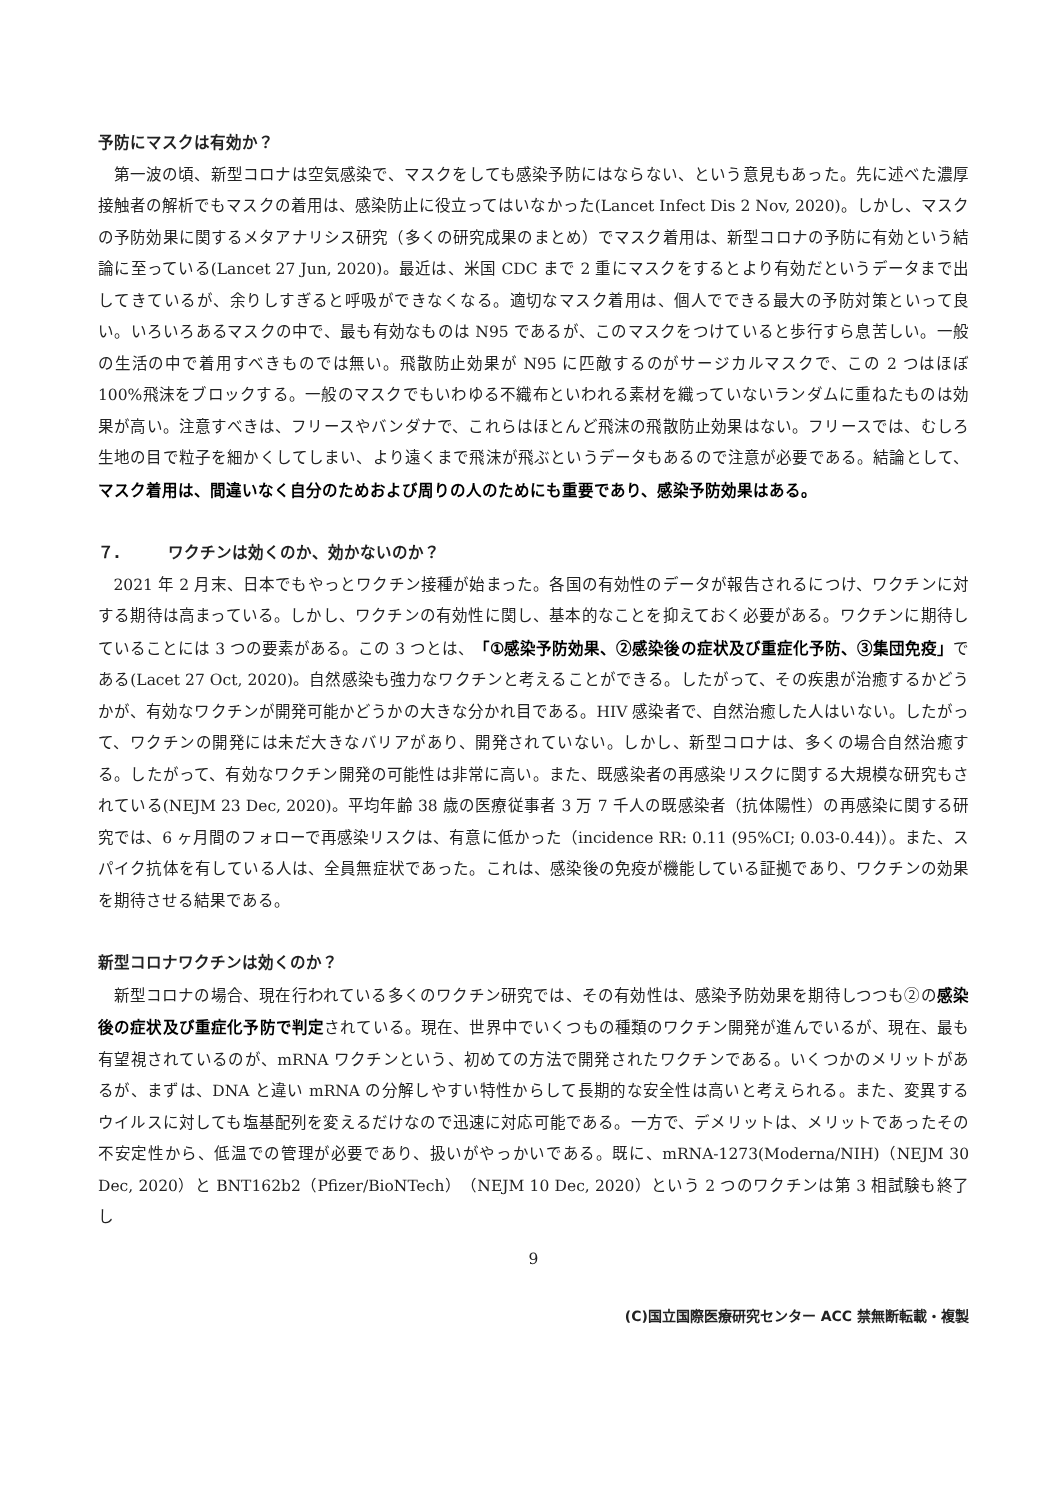予防にマスクは有効か？
第一波の頃、新型コロナは空気感染で、マスクをしても感染予防にはならない、という意見もあった。先に述べた濃厚接触者の解析でもマスクの着用は、感染防止に役立ってはいなかった(Lancet Infect Dis 2 Nov, 2020)。しかし、マスクの予防効果に関するメタアナリシス研究（多くの研究成果のまとめ）でマスク着用は、新型コロナの予防に有効という結論に至っている(Lancet 27 Jun, 2020)。最近は、米国 CDC まで 2 重にマスクをするとより有効だというデータまで出してきているが、余りしすぎると呼吸ができなくなる。適切なマスク着用は、個人でできる最大の予防対策といって良い。いろいろあるマスクの中で、最も有効なものは N95 であるが、このマスクをつけていると歩行すら息苦しい。一般の生活の中で着用すべきものでは無い。飛散防止効果が N95 に匹敵するのがサージカルマスクで、この 2 つはほぼ 100%飛沫をブロックする。一般のマスクでもいわゆる不織布といわれる素材を織っていないランダムに重ねたものは効果が高い。注意すべきは、フリースやバンダナで、これらはほとんど飛沫の飛散防止効果はない。フリースでは、むしろ生地の目で粒子を細かくしてしまい、より遠くまで飛沫が飛ぶというデータもあるので注意が必要である。結論として、マスク着用は、間違いなく自分のためおよび周りの人のためにも重要であり、感染予防効果はある。
７.　　　ワクチンは効くのか、効かないのか？
2021 年 2 月末、日本でもやっとワクチン接種が始まった。各国の有効性のデータが報告されるにつけ、ワクチンに対する期待は高まっている。しかし、ワクチンの有効性に関し、基本的なことを抑えておく必要がある。ワクチンに期待していることには 3 つの要素がある。この 3 つとは、「①感染予防効果、②感染後の症状及び重症化予防、③集団免疫」である(Lacet 27 Oct, 2020)。自然感染も強力なワクチンと考えることができる。したがって、その疾患が治癒するかどうかが、有効なワクチンが開発可能かどうかの大きな分かれ目である。HIV 感染者で、自然治癒した人はいない。したがって、ワクチンの開発には未だ大きなバリアがあり、開発されていない。しかし、新型コロナは、多くの場合自然治癒する。したがって、有効なワクチン開発の可能性は非常に高い。また、既感染者の再感染リスクに関する大規模な研究もされている(NEJM 23 Dec, 2020)。平均年齢 38 歳の医療従事者 3 万 7 千人の既感染者（抗体陽性）の再感染に関する研究では、6 ヶ月間のフォローで再感染リスクは、有意に低かった（incidence RR: 0.11 (95%CI; 0.03-0.44)）。また、スパイク抗体を有している人は、全員無症状であった。これは、感染後の免疫が機能している証拠であり、ワクチンの効果を期待させる結果である。
新型コロナワクチンは効くのか？
新型コロナの場合、現在行われている多くのワクチン研究では、その有効性は、感染予防効果を期待しつつも②の感染後の症状及び重症化予防で判定されている。現在、世界中でいくつもの種類のワクチン開発が進んでいるが、現在、最も有望視されているのが、mRNA ワクチンという、初めての方法で開発されたワクチンである。いくつかのメリットがあるが、まずは、DNA と違い mRNA の分解しやすい特性からして長期的な安全性は高いと考えられる。また、変異するウイルスに対しても塩基配列を変えるだけなので迅速に対応可能である。一方で、デメリットは、メリットであったその不安定性から、低温での管理が必要であり、扱いがやっかいである。既に、mRNA-1273(Moderna/NIH)（NEJM 30 Dec, 2020）と BNT162b2（Pfizer/BioNTech）（NEJM 10 Dec, 2020）という 2 つのワクチンは第 3 相試験も終了し
9
(C)国立国際医療研究センター ACC 禁無断転載・複製